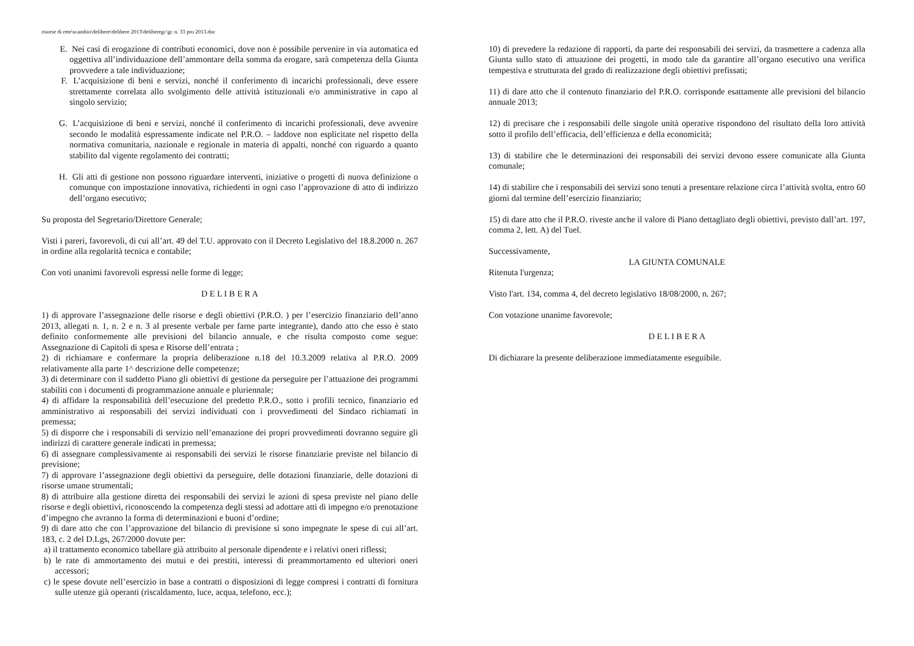risorse di rete\scambio\delibere\delibere 2013\deliberegc\gc n. 33 pro 2013.doc
E. Nei casi di erogazione di contributi economici, dove non è possibile pervenire in via automatica ed oggettiva all’individuazione dell’ammontare della somma da erogare, sarà competenza della Giunta provvedere a tale individuazione;
F. L’acquisizione di beni e servizi, nonché il conferimento di incarichi professionali, deve essere strettamente correlata allo svolgimento delle attività istituzionali e/o amministrative in capo al singolo servizio;
G. L’acquisizione di beni e servizi, nonché il conferimento di incarichi professionali, deve avvenire secondo le modalità espressamente indicate nel P.R.O. – laddove non esplicitate nel rispetto della normativa comunitaria, nazionale e regionale in materia di appalti, nonché con riguardo a quanto stabilito dal vigente regolamento dei contratti;
H. Gli atti di gestione non possono riguardare interventi, iniziative o progetti di nuova definizione o comunque con impostazione innovativa, richiedenti in ogni caso l’approvazione di atto di indirizzo dell’organo esecutivo;
Su proposta del Segretario/Direttore Generale;
Visti i pareri, favorevoli, di cui all’art. 49 del T.U. approvato con il Decreto Legislativo del 18.8.2000 n. 267 in ordine alla regolarità tecnica e contabile;
Con voti unanimi favorevoli espressi nelle forme di legge;
D E L I B E R A
1) di approvare l’assegnazione delle risorse e degli obiettivi (P.R.O. ) per l’esercizio finanziario dell’anno 2013, allegati n. 1, n. 2 e n. 3 al presente verbale per farne parte integrante), dando atto che esso è stato definito conformemente alle previsioni del bilancio annuale, e che risulta composto come segue: Assegnazione di Capitoli di spesa e Risorse dell’entrata ;
2) di richiamare e confermare la propria deliberazione n.18 del 10.3.2009 relativa al P.R.O. 2009 relativamente alla parte 1^ descrizione delle competenze;
3) di determinare con il suddetto Piano gli obiettivi di gestione da perseguire per l’attuazione dei programmi stabiliti con i documenti di programmazione annuale e pluriennale;
4) di affidare la responsabilità dell’esecuzione del predetto P.R.O., sotto i profili tecnico, finanziario ed amministrativo ai responsabili dei servizi individuati con i provvedimenti del Sindaco richiamati in premessa;
5) di disporre che i responsabili di servizio nell’emanazione dei propri provvedimenti dovranno seguire gli indirizzi di carattere generale indicati in premessa;
6) di assegnare complessivamente ai responsabili dei servizi le risorse finanziarie previste nel bilancio di previsione;
7) di approvare l’assegnazione degli obiettivi da perseguire, delle dotazioni finanziarie, delle dotazioni di risorse umane strumentali;
8) di attribuire alla gestione diretta dei responsabili dei servizi le azioni di spesa previste nel piano delle risorse e degli obiettivi, riconoscendo la competenza degli stessi ad adottare atti di impegno e/o prenotazione d’impegno che avranno la forma di determinazioni e buoni d’ordine;
9) di dare atto che con l’approvazione del bilancio di previsione si sono impegnate le spese di cui all’art. 183, c. 2 del D.Lgs, 267/2000 dovute per:
a) il trattamento economico tabellare già attribuito al personale dipendente e i relativi oneri riflessi;
b) le rate di ammortamento dei mutui e dei prestiti, interessi di preammortamento ed ulteriori oneri accessori;
c) le spese dovute nell’esercizio in base a contratti o disposizioni di legge compresi i contratti di fornitura sulle utenze già operanti (riscaldamento, luce, acqua, telefono, ecc.);
10) di prevedere la redazione di rapporti, da parte dei responsabili dei servizi, da trasmettere a cadenza alla Giunta sullo stato di attuazione dei progetti, in modo tale da garantire all’organo esecutivo una verifica tempestiva e strutturata del grado di realizzazione degli obiettivi prefissati;
11) di dare atto che il contenuto finanziario del P.R.O. corrisponde esattamente alle previsioni del bilancio annuale 2013;
12) di precisare che i responsabili delle singole unità operative rispondono del risultato della loro attività sotto il profilo dell’efficacia, dell’efficienza e della economicità;
13) di stabilire che le determinazioni dei responsabili dei servizi devono essere comunicate alla Giunta comunale;
14) di stabilire che i responsabili dei servizi sono tenuti a presentare relazione circa l’attività svolta, entro 60 giorni dal termine dell’esercizio finanziario;
15) di dare atto che il P.R.O. riveste anche il valore di Piano dettagliato degli obiettivi, previsto dall’art. 197, comma 2, lett. A) del Tuel.
Successivamente,
LA GIUNTA COMUNALE
Ritenuta l'urgenza;
Visto l'art. 134, comma 4, del decreto legislativo 18/08/2000, n. 267;
Con votazione unanime favorevole;
D E L I B E R A
Di dichiarare la presente deliberazione immediatamente eseguibile.